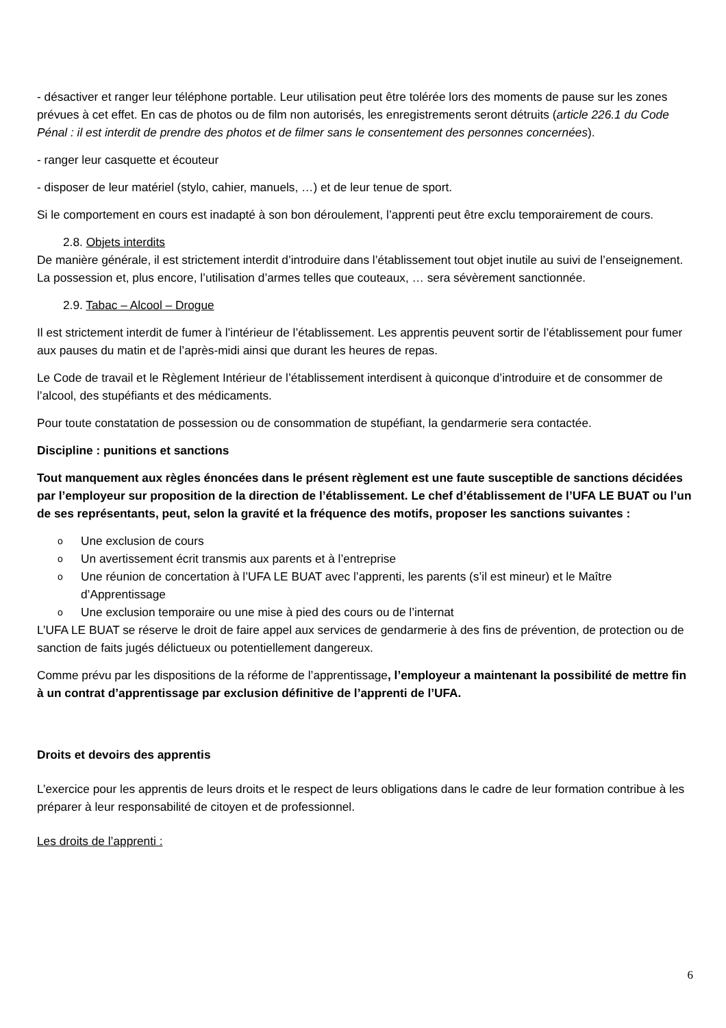- désactiver et ranger leur téléphone portable. Leur utilisation peut être tolérée lors des moments de pause sur les zones prévues à cet effet. En cas de photos ou de film non autorisés, les enregistrements seront détruits (article 226.1 du Code Pénal : il est interdit de prendre des photos et de filmer sans le consentement des personnes concernées).
- ranger leur casquette et écouteur
- disposer de leur matériel (stylo, cahier, manuels, …) et de leur tenue de sport.
Si le comportement en cours est inadapté à son bon déroulement, l’apprenti peut être exclu temporairement de cours.
2.8. Objets interdits
De manière générale, il est strictement interdit d’introduire dans l’établissement tout objet inutile au suivi de l’enseignement. La possession et, plus encore, l’utilisation d’armes telles que couteaux, … sera sévèrement sanctionnée.
2.9. Tabac – Alcool – Drogue
Il est strictement interdit de fumer à l’intérieur de l’établissement. Les apprentis peuvent sortir de l’établissement pour fumer aux pauses du matin et de l’après-midi ainsi que durant les heures de repas.
Le Code de travail et le Règlement Intérieur de l’établissement interdisent à quiconque d’introduire et de consommer de l’alcool, des stupéfiants et des médicaments.
Pour toute constatation de possession ou de consommation de stupéfiant, la gendarmerie sera contactée.
Discipline : punitions et sanctions
Tout manquement aux règles énoncées dans le présent règlement est une faute susceptible de sanctions décidées par l’employeur sur proposition de la direction de l’établissement. Le chef d’établissement de l’UFA LE BUAT ou l’un de ses représentants, peut, selon la gravité et la fréquence des motifs, proposer les sanctions suivantes :
o Une exclusion de cours
o Un avertissement écrit transmis aux parents et à l’entreprise
o Une réunion de concertation à l’UFA LE BUAT avec l’apprenti, les parents (s’il est mineur) et le Maître d’Apprentissage
o Une exclusion temporaire ou une mise à pied des cours ou de l’internat
L’UFA LE BUAT se réserve le droit de faire appel aux services de gendarmerie à des fins de prévention, de protection ou de sanction de faits jugés délictueux ou potentiellement dangereux.
Comme prévu par les dispositions de la réforme de l’apprentissage, l’employeur a maintenant la possibilité de mettre fin à un contrat d’apprentissage par exclusion définitive de l’apprenti de l’UFA.
Droits et devoirs des apprentis
L’exercice pour les apprentis de leurs droits et le respect de leurs obligations dans le cadre de leur formation contribue à les préparer à leur responsabilité de citoyen et de professionnel.
Les droits de l’apprenti :
6